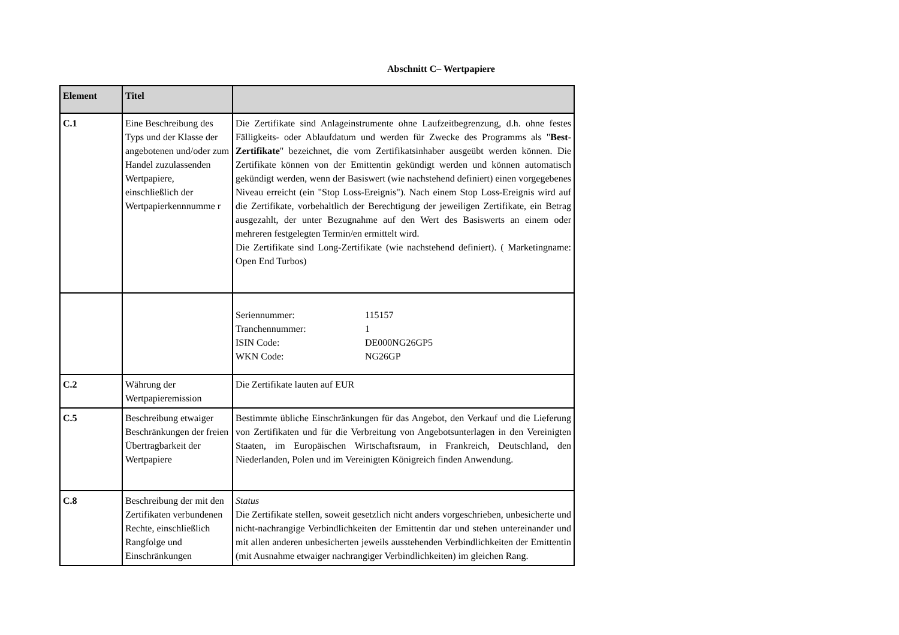Abschnitt C– Wertpapiere
| Element | Titel | |
| --- | --- | --- |
| C.1 | Eine Beschreibung des Typs und der Klasse der angebotenen und/oder zum Handel zuzulassenden Wertpapiere, einschließlich der Wertpapierkennnumme r | Die Zertifikate sind Anlageinstrumente ohne Laufzeitbegrenzung, d.h. ohne festes Fälligkeits- oder Ablaufdatum und werden für Zwecke des Programms als " Best-Zertifikate " bezeichnet, die vom Zertifikatsinhaber ausgeübt werden können. Die Zertifikate können von der Emittentin gekündigt werden und können automatisch gekündigt werden, wenn der Basiswert (wie nachstehend definiert) einen vorgegebenes Niveau erreicht (ein "Stop Loss-Ereignis"). Nach einem Stop Loss-Ereignis wird auf die Zertifikate, vorbehaltlich der Berechtigung der jeweiligen Zertifikate, ein Betrag ausgezahlt, der unter Bezugnahme auf den Wert des Basiswerts an einem oder mehreren festgelegten Termin/en ermittelt wird. Die Zertifikate sind Long-Zertifikate (wie nachstehend definiert). ( Marketingname: Open End Turbos) |
| | | Seriennummer: 115157 Tranchennummer: 1 ISIN Code: DE000NG26GP5 WKN Code: NG26GP |
| C.2 | Währung der Wertpapieremission | Die Zertifikate lauten auf EUR |
| C.5 | Beschreibung etwaiger Beschränkungen der freien Übertragbarkeit der Wertpapiere | Bestimmte übliche Einschränkungen für das Angebot, den Verkauf und die Lieferung von Zertifikaten und für die Verbreitung von Angebotsunterlagen in den Vereinigten Staaten, im Europäischen Wirtschaftsraum, in Frankreich, Deutschland, den Niederlanden, Polen und im Vereinigten Königreich finden Anwendung. |
| C.8 | Beschreibung der mit den Zertifikaten verbundenen Rechte, einschließlich Rangfolge und Einschränkungen | Status Die Zertifikate stellen, soweit gesetzlich nicht anders vorgeschrieben, unbesicherte und nicht-nachrangige Verbindlichkeiten der Emittentin dar und stehen untereinander und mit allen anderen unbesicherten jeweils ausstehenden Verbindlichkeiten der Emittentin (mit Ausnahme etwaiger nachrangiger Verbindlichkeiten) im gleichen Rang. |